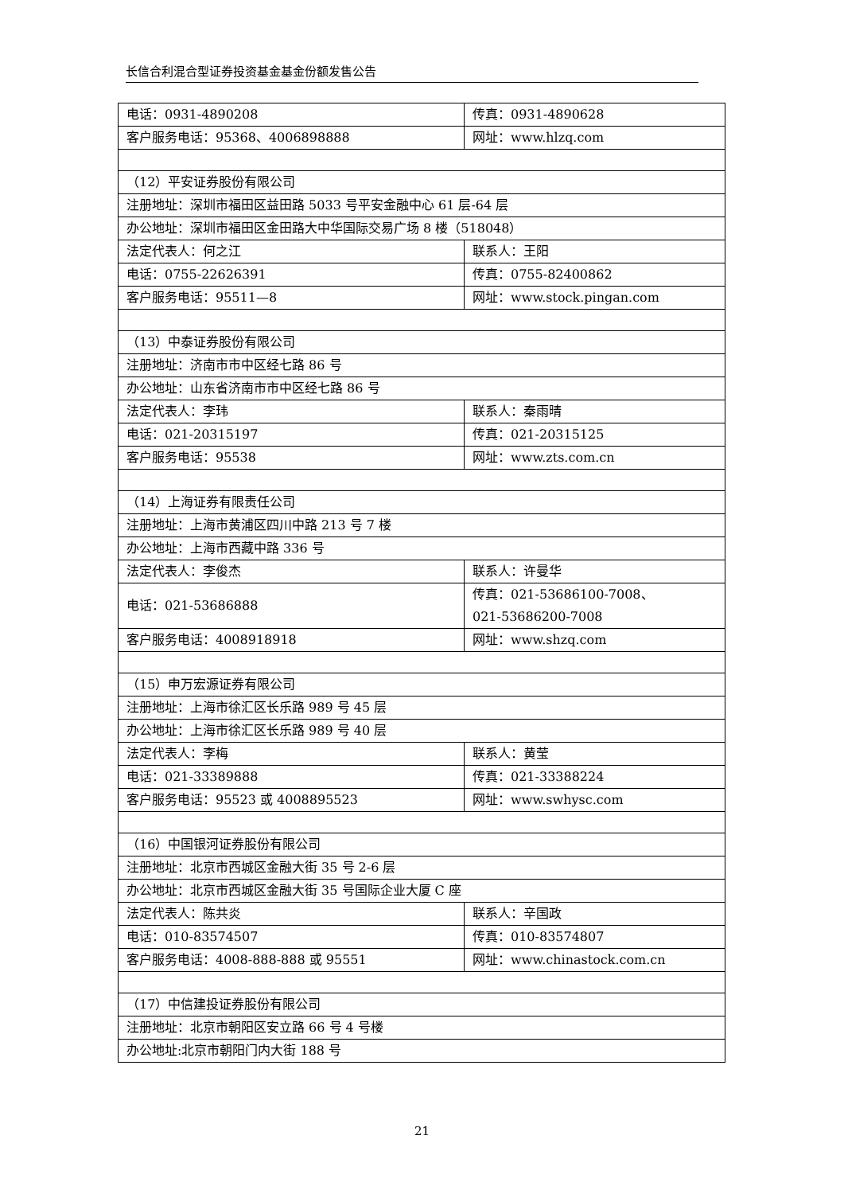长信合利混合型证券投资基金基金份额发售公告
| 电话：0931-4890208 | 传真：0931-4890628 |
| 客户服务电话：95368、4006898888 | 网址：www.hlzq.com |
| （12）平安证券股份有限公司 | |
| 注册地址：深圳市福田区益田路 5033 号平安金融中心 61 层-64 层 | |
| 办公地址：深圳市福田区金田路大中华国际交易广场 8 楼（518048） | |
| 法定代表人：何之江 | 联系人：王阳 |
| 电话：0755-22626391 | 传真：0755-82400862 |
| 客户服务电话：95511—8 | 网址：www.stock.pingan.com |
| （13）中泰证券股份有限公司 | |
| 注册地址：济南市市中区经七路 86 号 | |
| 办公地址：山东省济南市市中区经七路 86 号 | |
| 法定代表人：李玮 | 联系人：秦雨晴 |
| 电话：021-20315197 | 传真：021-20315125 |
| 客户服务电话：95538 | 网址：www.zts.com.cn |
| （14）上海证券有限责任公司 | |
| 注册地址：上海市黄浦区四川中路 213 号 7 楼 | |
| 办公地址：上海市西藏中路 336 号 | |
| 法定代表人：李俊杰 | 联系人：许曼华 |
| 电话：021-53686888 | 传真：021-53686100-7008、 021-53686200-7008 |
| 客户服务电话：4008918918 | 网址：www.shzq.com |
| （15）申万宏源证券有限公司 | |
| 注册地址：上海市徐汇区长乐路 989 号 45 层 | |
| 办公地址：上海市徐汇区长乐路 989 号 40 层 | |
| 法定代表人：李梅 | 联系人：黄莹 |
| 电话：021-33389888 | 传真：021-33388224 |
| 客户服务电话：95523 或 4008895523 | 网址：www.swhysc.com |
| （16）中国银河证券股份有限公司 | |
| 注册地址：北京市西城区金融大街 35 号 2-6 层 | |
| 办公地址：北京市西城区金融大街 35 号国际企业大厦 C 座 | |
| 法定代表人：陈共炎 | 联系人：辛国政 |
| 电话：010-83574507 | 传真：010-83574807 |
| 客户服务电话：4008-888-888 或 95551 | 网址：www.chinastock.com.cn |
| （17）中信建投证券股份有限公司 | |
| 注册地址：北京市朝阳区安立路 66 号 4 号楼 | |
| 办公地址:北京市朝阳门内大街 188 号 | |
21